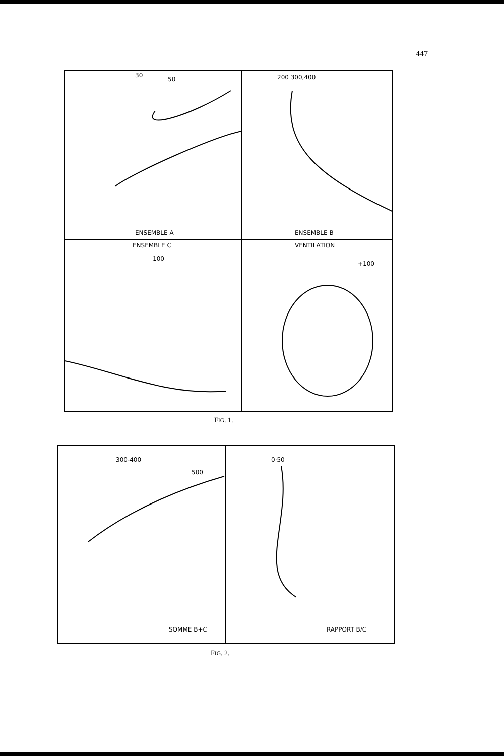447
30
50
ENSEMBLE A
200 300,400
ENSEMBLE B
ENSEMBLE C
100
VENTILATION
+100
FIG. 1.
300-400
500
SOMME B+C
0·50
RAPPORT B/C
FIG. 2.